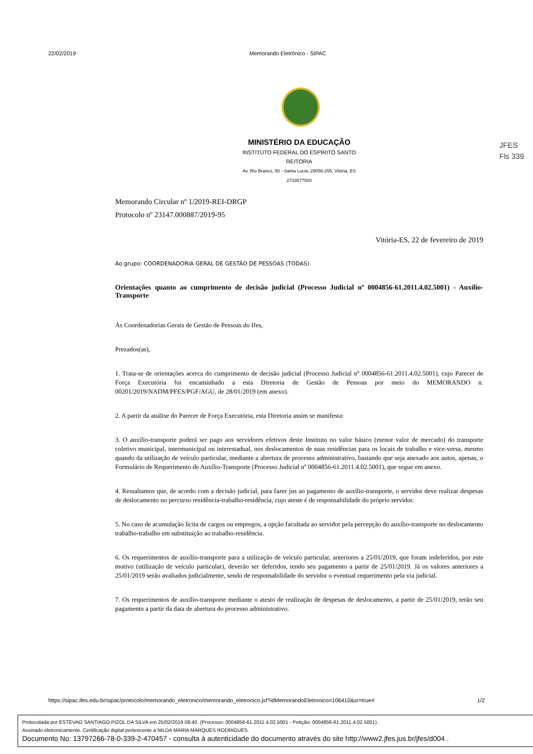22/02/2019 Memorando Eletrônico - SIPAC
MINISTÉRIO DA EDUCAÇÃO
INSTITUTO FEDERAL DO ESPÍRITO SANTO
REITORIA
Av. Rio Branco, 50 - Santa Lucia, 29056-255, Vitória, ES
2733577500
JFES
Fls 339
Memorando Circular nº 1/2019-REI-DRGP
Protocolo nº 23147.000887/2019-95
Vitória-ES, 22 de fevereiro de 2019
Ao grupo: COORDENADORIA GERAL DE GESTÃO DE PESSOAS (TODAS).
Orientações quanto ao cumprimento de decisão judicial (Processo Judicial nº 0004856-61.2011.4.02.5001) - Auxílio-Transporte
Às Coordenadorias Gerais de Gestão de Pessoas do Ifes,
Prezados(as),
1. Trata-se de orientações acerca do cumprimento de decisão judicial (Processo Judicial nº 0004856-61.2011.4.02.5001), cujo Parecer de Força Executória foi encaminhado a esta Diretoria de Gestão de Pessoas por meio do MEMORANDO n. 00201/2019/NADM/PFES/PGF/AGU, de 28/01/2019 (em anexo).
2. A partir da análise do Parecer de Força Executória, esta Diretoria assim se manifesta:
3. O auxílio-transporte poderá ser pago aos servidores efetivos deste Instituto no valor básico (menor valor de mercado) do transporte coletivo municipal, intermunicipal ou interestadual, nos deslocamentos de suas residências para os locais de trabalho e vice-versa, mesmo quando da utilização de veículo particular, mediante a abertura de processo administrativo, bastando que seja anexado aos autos, apenas, o Formulário de Requerimento de Auxílio-Transporte (Processo Judicial nº 0004856-61.2011.4.02.5001), que segue em anexo.
4. Ressaltamos que, de acordo com a decisão judicial, para fazer jus ao pagamento de auxílio-transporte, o servidor deve realizar despesas de deslocamento no percurso residência-trabalho-residência, cujo ateste é de responsabilidade do próprio servidor.
5. No caso de acumulação lícita de cargos ou empregos, a opção facultada ao servidor pela percepção do auxílio-transporte no deslocamento trabalho-trabalho em substituição ao trabalho-residência.
6. Os requerimentos de auxílio-transporte para a utilização de veículo particular, anteriores a 25/01/2019, que foram indeferidos, por este motivo (utilização de veículo particular), deverão ser deferidos, tendo seu pagamento a partir de 25/01/2019. Já os valores anteriores a 25/01/2019 serão avaliados judicialmente, sendo de responsabilidade do servidor o eventual requerimento pela via judicial.
7. Os requerimentos de auxílio-transporte mediante o atesto de realização de despesas de deslocamento, a partir de 25/01/2019, terão seu pagamento a partir da data de abertura do processo administrativo.
https://sipac.ifes.edu.br/sipac/protocolo/memorando_eletronico/memorando_eletronico.jsf?idMemorandoEletronico=106410&sr=true# 1/2
Protocolada por ESTEVAO SANTIAGO PIZOL DA SILVA em 25/02/2019 08:40. (Processo: 0004856-61.2011.4.02.5001 - Petição: 0004856-61.2011.4.02.5001) .
Assinado eletronicamente. Certificação digital pertencente a NILDA MARIA MARQUES RODRIGUES.
Documento No: 13797266-78-0-339-2-470457 - consulta à autenticidade do documento através do site http://www2.jfes.jus.br/jfes/d004 .